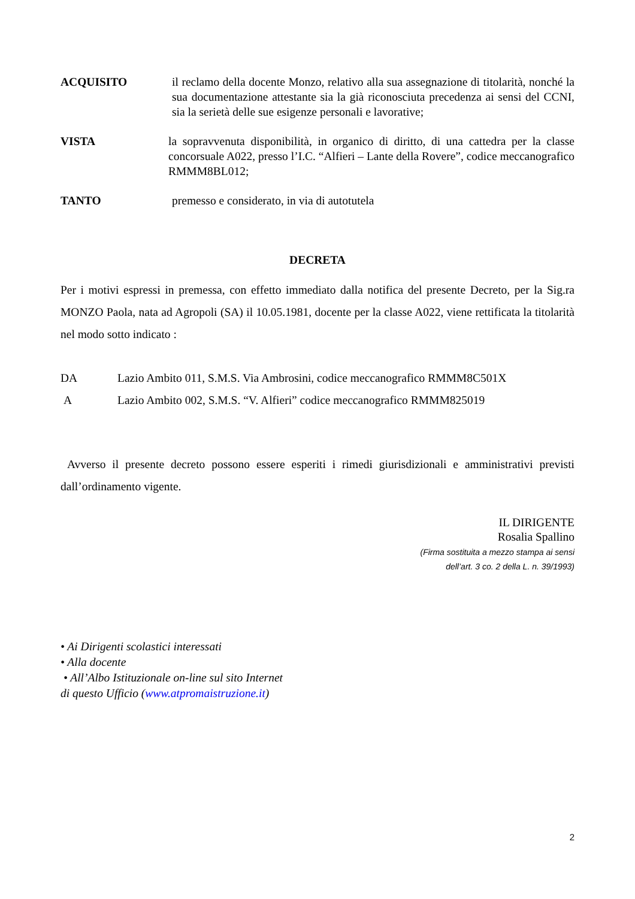ACQUISITO il reclamo della docente Monzo, relativo alla sua assegnazione di titolarità, nonché la sua documentazione attestante sia la già riconosciuta precedenza ai sensi del CCNI, sia la serietà delle sue esigenze personali e lavorative;
VISTA la sopravvenuta disponibilità, in organico di diritto, di una cattedra per la classe concorsuale A022, presso l’I.C. “Alfieri – Lante della Rovere”, codice meccanografico RMMM8BL012;
TANTO premesso e considerato, in via di autotutela
DECRETA
Per i motivi espressi in premessa, con effetto immediato dalla notifica del presente Decreto, per la Sig.ra MONZO Paola, nata ad Agropoli (SA) il 10.05.1981, docente per la classe A022, viene rettificata la titolarità nel modo sotto indicato :
DA Lazio Ambito 011, S.M.S. Via Ambrosini, codice meccanografico RMMM8C501X
A Lazio Ambito 002, S.M.S. “V. Alfieri” codice meccanografico RMMM825019
Avverso il presente decreto possono essere esperiti i rimedi giurisdizionali e amministrativi previsti dall’ordinamento vigente.
IL DIRIGENTE
Rosalia Spallino
(Firma sostituita a mezzo stampa ai sensi
dell’art. 3 co. 2 della L. n. 39/1993)
• Ai Dirigenti scolastici interessati
• Alla docente
• All’Albo Istituzionale on-line sul sito Internet
di questo Ufficio (www.atpromaistruzione.it)
2